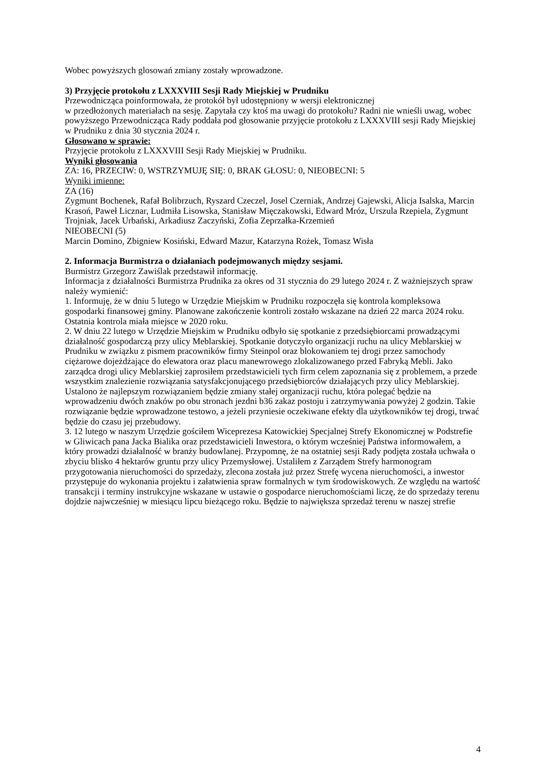Wobec powyższych glosowań zmiany zostały wprowadzone.
3) Przyjęcie protokołu z LXXXVIII Sesji Rady Miejskiej w Prudniku
Przewodnicząca poinformowała, że protokół był udostępniony w wersji elektronicznej
w przedłożonych materiałach na sesję. Zapytała czy ktoś ma uwagi do protokołu? Radni nie wnieśli uwag, wobec powyższego Przewodnicząca Rady poddała pod głosowanie przyjęcie protokołu z LXXXVIII sesji Rady Miejskiej w Prudniku z dnia 30 stycznia 2024 r.
Głosowano w sprawie:
Przyjęcie protokołu z LXXXVIII Sesji Rady Miejskiej w Prudniku.
Wyniki głosowania
ZA: 16, PRZECIW: 0, WSTRZYMUJĘ SIĘ: 0, BRAK GŁOSU: 0, NIEOBECNI: 5
Wyniki imienne:
ZA (16)
Zygmunt Bochenek, Rafał Bolibrzuch, Ryszard Czeczel, Josel Czerniak, Andrzej Gajewski, Alicja Isalska, Marcin Krasoń, Paweł Licznar, Ludmiła Lisowska, Stanisław Mięczakowski, Edward Mróz, Urszula Rzepiela, Zygmunt Trojniak, Jacek Urbański, Arkadiusz Zaczyński, Zofia Zeprzałka-Krzemień
NIEOBECNI (5)
Marcin Domino, Zbigniew Kosiński, Edward Mazur, Katarzyna Rożek, Tomasz Wisła
2. Informacja Burmistrza o działaniach podejmowanych między sesjami.
Burmistrz Grzegorz Zawiślak przedstawił informację.
Informacja z działalności Burmistrza Prudnika za okres od 31 stycznia do 29 lutego 2024 r. Z ważniejszych spraw należy wymienić:
1. Informuję, że w dniu 5 lutego w Urzędzie Miejskim w Prudniku rozpoczęła się kontrola kompleksowa gospodarki finansowej gminy. Planowane zakończenie kontroli zostało wskazane na dzień 22 marca 2024 roku. Ostatnia kontrola miała miejsce w 2020 roku.
2. W dniu 22 lutego w Urzędzie Miejskim w Prudniku odbyło się spotkanie z przedsiębiorcami prowadzącymi działalność gospodarczą przy ulicy Meblarskiej. Spotkanie dotyczyło organizacji ruchu na ulicy Meblarskiej w Prudniku w związku z pismem pracowników firmy Steinpol oraz blokowaniem tej drogi przez samochody ciężarowe dojeżdżające do elewatora oraz placu manewrowego zlokalizowanego przed Fabryką Mebli. Jako zarządca drogi ulicy Meblarskiej zaprosiłem przedstawicieli tych firm celem zapoznania się z problemem, a przede wszystkim znalezienie rozwiązania satysfakcjonującego przedsiębiorców działających przy ulicy Meblarskiej. Ustalono że najlepszym rozwiązaniem będzie zmiany stałej organizacji ruchu, która polegać będzie na wprowadzeniu dwóch znaków po obu stronach jezdni b36 zakaz postoju i zatrzymywania powyżej 2 godzin. Takie rozwiązanie będzie wprowadzone testowo, a jeżeli przyniesie oczekiwane efekty dla użytkowników tej drogi, trwać będzie do czasu jej przebudowy.
3. 12 lutego w naszym Urzędzie gościłem Wiceprezesa Katowickiej Specjalnej Strefy Ekonomicznej w Podstrefie w Gliwicach pana Jacka Bialika oraz przedstawicieli Inwestora, o którym wcześniej Państwa informowałem, a który prowadzi działalność w branży budowlanej. Przypomnę, że na ostatniej sesji Rady podjęta została uchwała o zbyciu blisko 4 hektarów gruntu przy ulicy Przemysłowej. Ustaliłem z Zarządem Strefy harmonogram przygotowania nieruchomości do sprzedaży, zlecona została już przez Strefę wycena nieruchomości, a inwestor przystępuje do wykonania projektu i załatwienia spraw formalnych w tym środowiskowych. Ze względu na wartość transakcji i terminy instrukcyjne wskazane w ustawie o gospodarce nieruchomościami liczę, że do sprzedaży terenu dojdzie najwcześniej w miesiącu lipcu bieżącego roku. Będzie to największa sprzedaż terenu w naszej strefie
4